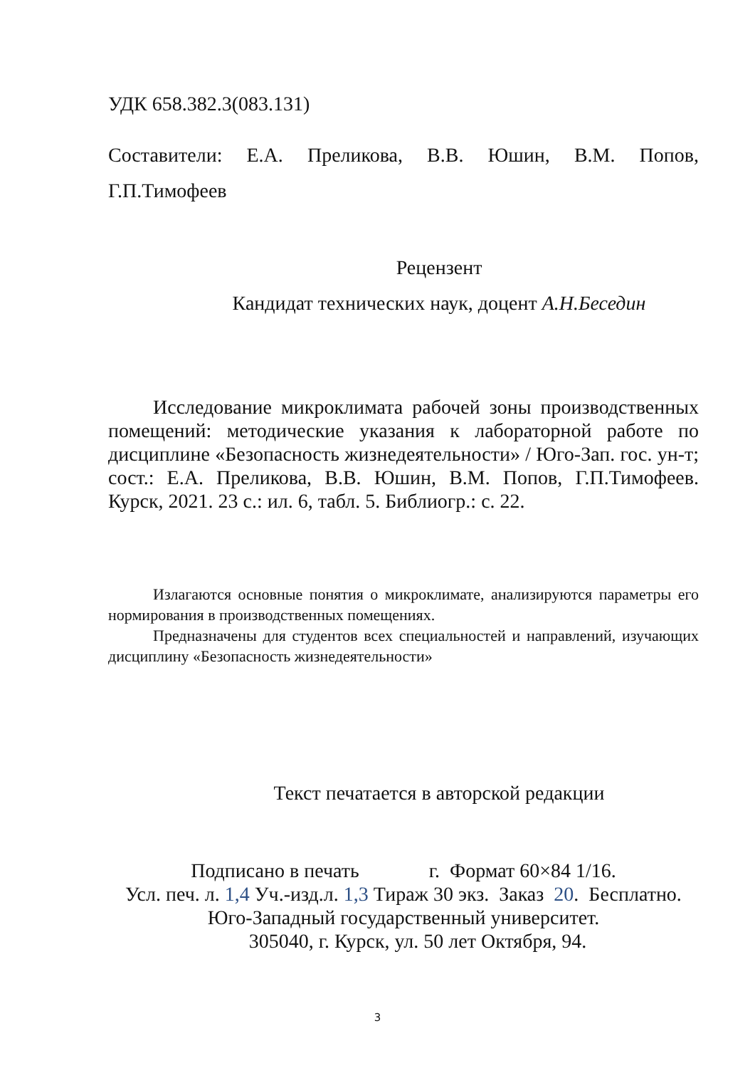УДК 658.382.3(083.131)
Составители: Е.А. Преликова, В.В. Юшин, В.М. Попов, Г.П.Тимофеев
Рецензент
Кандидат технических наук, доцент А.Н.Беседин
Исследование микроклимата рабочей зоны производственных помещений: методические указания к лабораторной работе по дисциплине «Безопасность жизнедеятельности» / Юго-Зап. гос. ун-т; сост.: Е.А. Преликова, В.В. Юшин, В.М. Попов, Г.П.Тимофеев. Курск, 2021. 23 с.: ил. 6, табл. 5. Библиогр.: с. 22.
Излагаются основные понятия о микроклимате, анализируются параметры его нормирования в производственных помещениях.
Предназначены для студентов всех специальностей и направлений, изучающих дисциплину «Безопасность жизнедеятельности»
Текст печатается в авторской редакции
Подписано в печать г. Формат 60×84 1/16.
Усл. печ. л. 1,4 Уч.-изд.л. 1,3 Тираж 30 экз. Заказ 20. Бесплатно.
Юго-Западный государственный университет.
305040, г. Курск, ул. 50 лет Октября, 94.
3